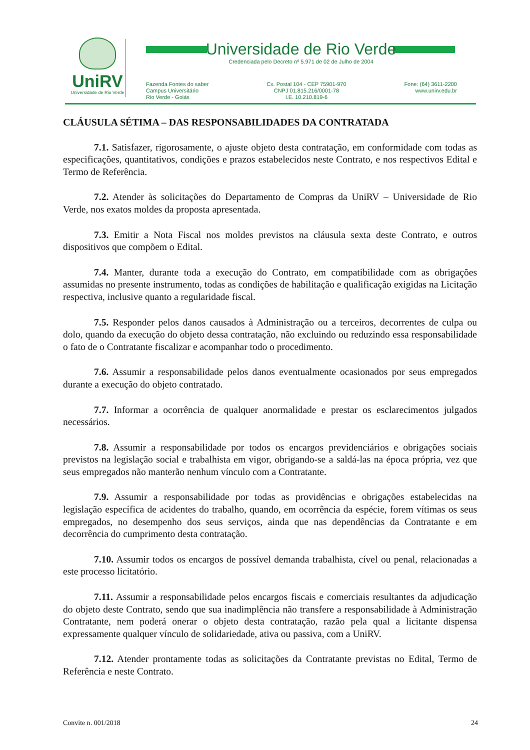UniRV
Universidade de Rio Verde
Universidade de Rio Verde
Credenciada pelo Decreto nº 5.971 de 02 de Julho de 2004
Fazenda Fontes do saber
Campus Universitário
Rio Verde - Goiás
Cx. Postal 104 - CEP 75901-970
CNPJ 01.815.216/0001-78
I.E. 10.210.819-6
Fone: (64) 3611-2200
www.unirv.edu.br
CLÁUSULA SÉTIMA – DAS RESPONSABILIDADES DA CONTRATADA
7.1. Satisfazer, rigorosamente, o ajuste objeto desta contratação, em conformidade com todas as especificações, quantitativos, condições e prazos estabelecidos neste Contrato, e nos respectivos Edital e Termo de Referência.
7.2. Atender às solicitações do Departamento de Compras da UniRV – Universidade de Rio Verde, nos exatos moldes da proposta apresentada.
7.3. Emitir a Nota Fiscal nos moldes previstos na cláusula sexta deste Contrato, e outros dispositivos que compõem o Edital.
7.4. Manter, durante toda a execução do Contrato, em compatibilidade com as obrigações assumidas no presente instrumento, todas as condições de habilitação e qualificação exigidas na Licitação respectiva, inclusive quanto a regularidade fiscal.
7.5. Responder pelos danos causados à Administração ou a terceiros, decorrentes de culpa ou dolo, quando da execução do objeto dessa contratação, não excluindo ou reduzindo essa responsabilidade o fato de o Contratante fiscalizar e acompanhar todo o procedimento.
7.6. Assumir a responsabilidade pelos danos eventualmente ocasionados por seus empregados durante a execução do objeto contratado.
7.7. Informar a ocorrência de qualquer anormalidade e prestar os esclarecimentos julgados necessários.
7.8. Assumir a responsabilidade por todos os encargos previdenciários e obrigações sociais previstos na legislação social e trabalhista em vigor, obrigando-se a saldá-las na época própria, vez que seus empregados não manterão nenhum vínculo com a Contratante.
7.9. Assumir a responsabilidade por todas as providências e obrigações estabelecidas na legislação específica de acidentes do trabalho, quando, em ocorrência da espécie, forem vítimas os seus empregados, no desempenho dos seus serviços, ainda que nas dependências da Contratante e em decorrência do cumprimento desta contratação.
7.10. Assumir todos os encargos de possível demanda trabalhista, cível ou penal, relacionadas a este processo licitatório.
7.11. Assumir a responsabilidade pelos encargos fiscais e comerciais resultantes da adjudicação do objeto deste Contrato, sendo que sua inadimplência não transfere a responsabilidade à Administração Contratante, nem poderá onerar o objeto desta contratação, razão pela qual a licitante dispensa expressamente qualquer vínculo de solidariedade, ativa ou passiva, com a UniRV.
7.12. Atender prontamente todas as solicitações da Contratante previstas no Edital, Termo de Referência e neste Contrato.
Convite n. 001/2018 24